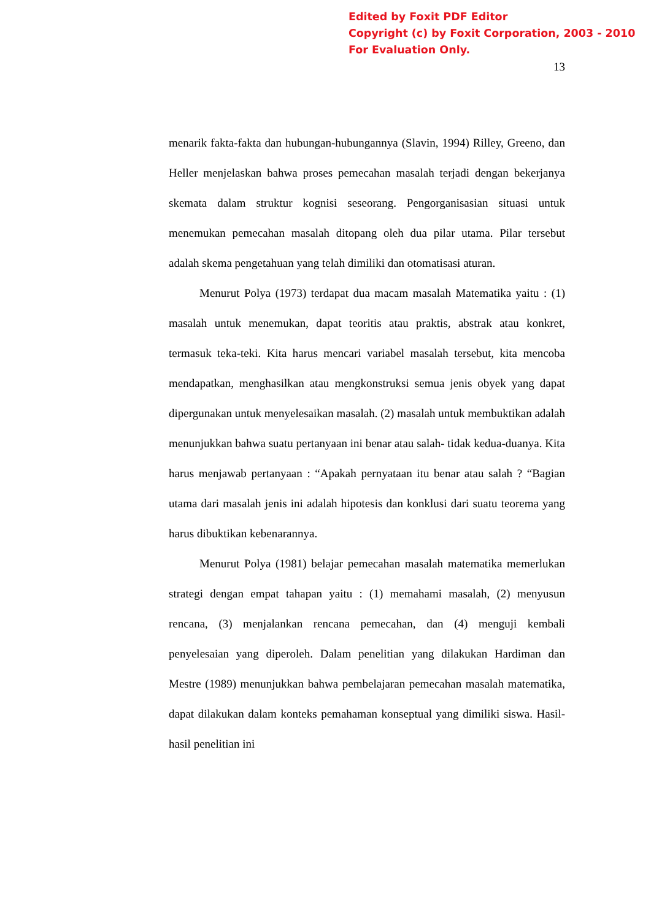Edited by Foxit PDF Editor
Copyright (c) by Foxit Corporation, 2003 - 2010
For Evaluation Only.
13
menarik fakta-fakta dan hubungan-hubungannya (Slavin, 1994) Rilley, Greeno, dan Heller menjelaskan bahwa proses pemecahan masalah terjadi dengan bekerjanya skemata dalam struktur kognisi seseorang. Pengorganisasian situasi untuk menemukan pemecahan masalah ditopang oleh dua pilar utama. Pilar tersebut adalah skema pengetahuan yang telah dimiliki dan otomatisasi aturan.
Menurut Polya (1973) terdapat dua macam masalah Matematika yaitu : (1) masalah untuk menemukan, dapat teoritis atau praktis, abstrak atau konkret, termasuk teka-teki. Kita harus mencari variabel masalah tersebut, kita mencoba mendapatkan, menghasilkan atau mengkonstruksi semua jenis obyek yang dapat dipergunakan untuk menyelesaikan masalah. (2) masalah untuk membuktikan adalah menunjukkan bahwa suatu pertanyaan ini benar atau salah- tidak kedua-duanya. Kita harus menjawab pertanyaan : “Apakah pernyataan itu benar atau salah ? “Bagian utama dari masalah jenis ini adalah hipotesis dan konklusi dari suatu teorema yang harus dibuktikan kebenarannya.
Menurut Polya (1981) belajar pemecahan masalah matematika memerlukan strategi dengan empat tahapan yaitu : (1) memahami masalah, (2) menyusun rencana, (3) menjalankan rencana pemecahan, dan (4) menguji kembali penyelesaian yang diperoleh. Dalam penelitian yang dilakukan Hardiman dan Mestre (1989) menunjukkan bahwa pembelajaran pemecahan masalah matematika, dapat dilakukan dalam konteks pemahaman konseptual yang dimiliki siswa. Hasil-hasil penelitian ini